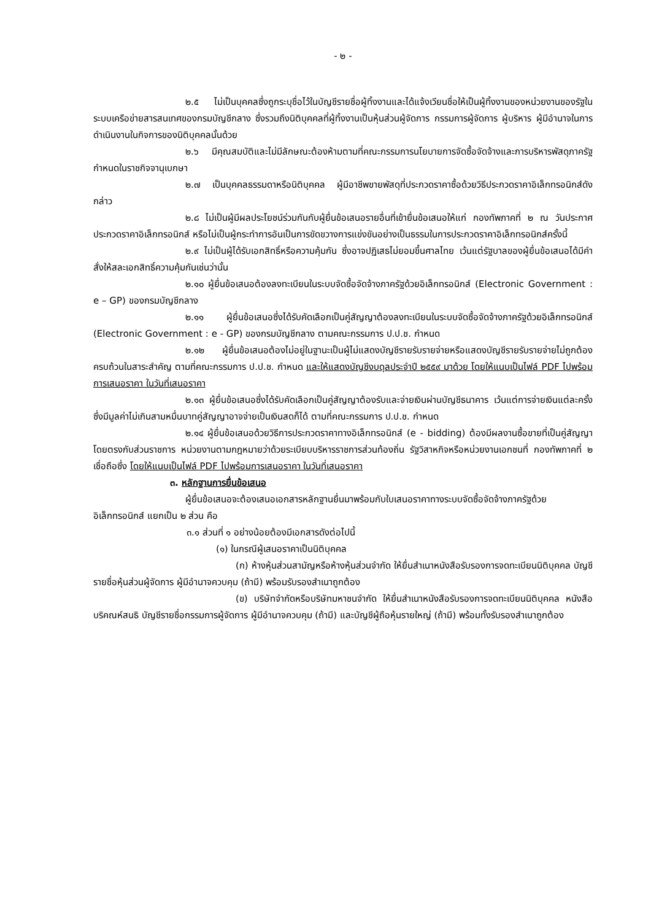- ๒ -
๒.๕ ไม่เป็นบุคคลซึ่งถูกระบุชื่อไว้ในบัญชีรายชื่อผู้ทิ้งงานและได้แจ้งเวียนชื่อให้เป็นผู้ทิ้งงานของหน่วยงานของรัฐในระบบเครือข่ายสารสนเทศของกรมบัญชีกลาง ซึ่งรวมถึงนิติบุคคลที่ผู้ทิ้งงานเป็นหุ้นส่วนผู้จัดการ กรรมการผู้จัดการ ผู้บริหาร ผู้มีอำนาจในการดำเนินงานในกิจการของนิติบุคคลนั้นด้วย
๒.๖ มีคุณสมบัติและไม่มีลักษณะต้องห้ามตามที่คณะกรรมการนโยบายการจัดซื้อจัดจ้างและการบริหารพัสดุภาครัฐกำหนดในราชกิจจานุเบกษา
๒.๗ เป็นบุคคลธรรมดาหรือนิติบุคคล ผู้มีอาชีพขายพัสดุที่ประกวดราคาซื้อด้วยวิธีประกวดราคาอิเล็กทรอนิกส์ดังกล่าว
๒.๘ ไม่เป็นผู้มีผลประโยชน์ร่วมกันกับผู้ยื่นข้อเสนอรายอื่นที่เข้ายื่นข้อเสนอให้แก่ กองทัพภาคที่ ๒ ณ วันประกาศประกวดราคาอิเล็กทรอนิกส์ หรือไม่เป็นผู้กระทำการอันเป็นการขัดขวางการแข่งขันอย่างเป็นธรรมในการประกวดราคาอิเล็กทรอนิกส์ครั้งนี้
๒.๙ ไม่เป็นผู้ได้รับเอกสิทธิ์หรือความคุ้มกัน ซึ่งอาจปฏิเสธไม่ยอมขึ้นศาลไทย เว้นแต่รัฐบาลของผู้ยื่นข้อเสนอได้มีคำสั่งให้สละเอกสิทธิ์ความคุ้มกันเช่นว่านั้น
๒.๑๐ ผู้ยื่นข้อเสนอต้องลงทะเบียนในระบบจัดซื้อจัดจ้างภาครัฐด้วยอิเล็กทรอนิกส์ (Electronic Government : e – GP) ของกรมบัญชีกลาง
๒.๑๑ ผู้ยื่นข้อเสนอซึ่งได้รับคัดเลือกเป็นคู่สัญญาต้องลงทะเบียนในระบบจัดซื้อจัดจ้างภาครัฐด้วยอิเล็กทรอนิกส์ (Electronic Government : e - GP) ของกรมบัญชีกลาง ตามคณะกรรมการ ป.ป.ช. กำหนด
๒.๑๒ ผู้ยื่นข้อเสนอต้องไม่อยู่ในฐานะเป็นผู้ไม่แสดงบัญชีรายรับรายจ่ายหรือแสดงบัญชีรายรับรายจ่ายไม่ถูกต้องครบถ้วนในสาระสำคัญ ตามที่คณะกรรมการ ป.ป.ช. กำหนด และให้แสดงบัญชีงบดุลประจำปี ๒๕๕๙ มาด้วย โดยให้แนบเป็นไฟล์ PDF ไปพร้อมการเสนอราคา ในวันที่เสนอราคา
๒.๑๓ ผู้ยื่นข้อเสนอซึ่งได้รับคัดเลือกเป็นคู่สัญญาต้องรับและจ่ายเงินผ่านบัญชีธนาคาร เว้นแต่การจ่ายเงินแต่ละครั้งซึ่งมีมูลค่าไม่เกินสามหมื่นบาทคู่สัญญาอาจจ่ายเป็นเงินสดก็ได้ ตามที่คณะกรรมการ ป.ป.ช. กำหนด
๒.๑๔ ผู้ยื่นข้อเสนอด้วยวิธีการประกวดราคาทางอิเล็กทรอนิกส์ (e - bidding) ต้องมีผลงานซื้อขายที่เป็นคู่สัญญาโดยตรงกับส่วนราชการ หน่วยงานตามกฎหมายว่าด้วยระเบียบบริหารราชการส่วนท้องถิ่น รัฐวิสาหกิจหรือหน่วยงานเอกชนที่ กองทัพภาคที่ ๒ เชื่อถือซึ่ง โดยให้แนบเป็นไฟล์ PDF ไปพร้อมการเสนอราคา ในวันที่เสนอราคา
๓. หลักฐานการยื่นข้อเสนอ
ผู้ยื่นข้อเสนอจะต้องเสนอเอกสารหลักฐานยื่นมาพร้อมกับใบเสนอราคาทางระบบจัดซื้อจัดจ้างภาครัฐด้วยอิเล็กทรอนิกส์ แยกเป็น ๒ ส่วน คือ
๓.๑ ส่วนที่ ๑ อย่างน้อยต้องมีเอกสารดังต่อไปนี้
(๑) ในกรณีผู้เสนอราคาเป็นนิติบุคคล
(ก) ห้างหุ้นส่วนสามัญหรือห้างหุ้นส่วนจำกัด ให้ยื่นสำเนาหนังสือรับรองการจดทะเบียนนิติบุคคล บัญชีรายชื่อหุ้นส่วนผู้จัดการ ผู้มีอำนาจควบคุม (ถ้ามี) พร้อมรับรองสำเนาถูกต้อง
(ข) บริษัทจำกัดหรือบริษัทมหาชนจำกัด ให้ยื่นสำเนาหนังสือรับรองการจดทะเบียนนิติบุคคล หนังสือบริคณห์สนธิ บัญชีรายชื่อกรรมการผู้จัดการ ผู้มีอำนาจควบคุม (ถ้ามี) และบัญชีผู้ถือหุ้นรายใหญ่ (ถ้ามี) พร้อมทั้งรับรองสำเนาถูกต้อง